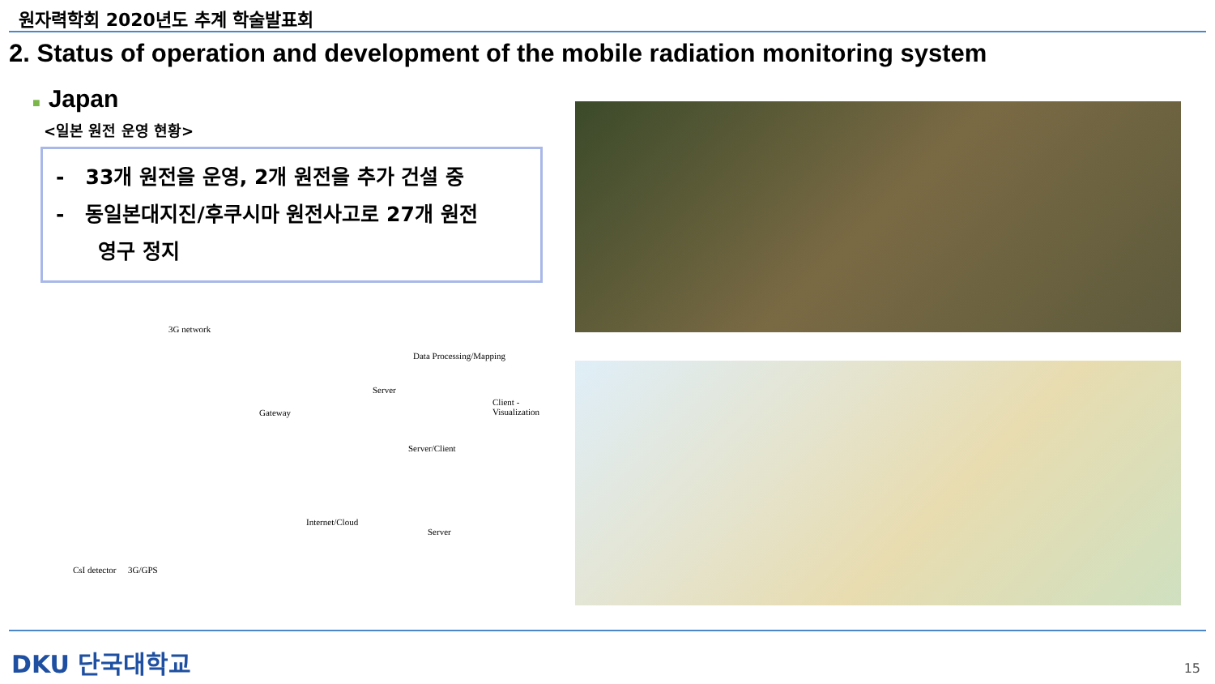원자력학회 2020년도 추계 학술발표회
2. Status of operation and development of the mobile radiation monitoring system
■ Japan
<일본 원전 운영 현황>
- 33개 원전을 운영, 2개 원전을 추가 건설 중
- 동일본대지진/후쿠시마 원전사고로 27개 원전
영구 정지
3G network
Gateway
Data Processing/Mapping
Server
Client - Visualization
Server/Client
Internet/Cloud
Server
CsI detector 3G/GPS
DKU 단국대학교 15